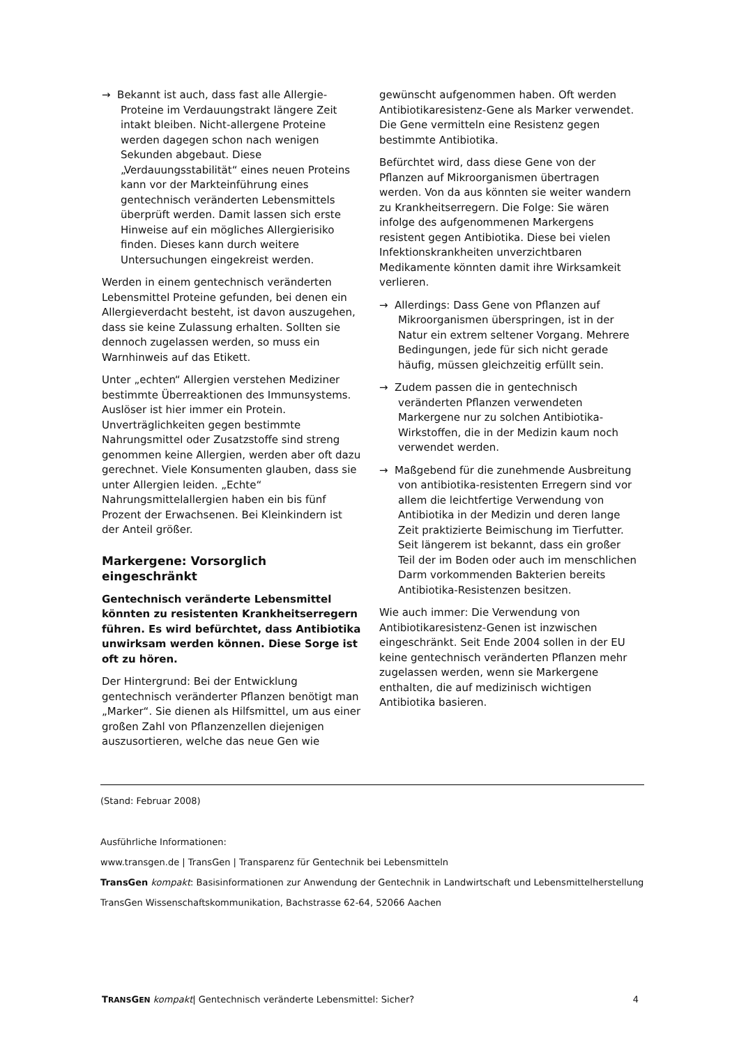→ Bekannt ist auch, dass fast alle Allergie-Proteine im Verdauungstrakt längere Zeit intakt bleiben. Nicht-allergene Proteine werden dagegen schon nach wenigen Sekunden abgebaut. Diese „Verdauungsstabilität“ eines neuen Proteins kann vor der Markteinführung eines gentechnisch veränderten Lebensmittels überprüft werden. Damit lassen sich erste Hinweise auf ein mögliches Allergierisiko finden. Dieses kann durch weitere Untersuchungen eingekreist werden.
Werden in einem gentechnisch veränderten Lebensmittel Proteine gefunden, bei denen ein Allergieverdacht besteht, ist davon auszugehen, dass sie keine Zulassung erhalten. Sollten sie dennoch zugelassen werden, so muss ein Warnhinweis auf das Etikett.
Unter „echten“ Allergien verstehen Mediziner bestimmte Überreaktionen des Immunsystems. Auslöser ist hier immer ein Protein. Unverträglichkeiten gegen bestimmte Nahrungsmittel oder Zusatzstoffe sind streng genommen keine Allergien, werden aber oft dazu gerechnet. Viele Konsumenten glauben, dass sie unter Allergien leiden. „Echte“ Nahrungsmittelallergien haben ein bis fünf Prozent der Erwachsenen. Bei Kleinkindern ist der Anteil größer.
Markergene: Vorsorglich eingeschränkt
Gentechnisch veränderte Lebensmittel könnten zu resistenten Krankheitserregern führen. Es wird befürchtet, dass Antibiotika unwirksam werden können. Diese Sorge ist oft zu hören.
Der Hintergrund: Bei der Entwicklung gentechnisch veränderter Pflanzen benötigt man „Marker“. Sie dienen als Hilfsmittel, um aus einer großen Zahl von Pflanzenzellen diejenigen auszusortieren, welche das neue Gen wie
gewünscht aufgenommen haben. Oft werden Antibiotikaresistenz-Gene als Marker verwendet. Die Gene vermitteln eine Resistenz gegen bestimmte Antibiotika.
Befürchtet wird, dass diese Gene von der Pflanzen auf Mikroorganismen übertragen werden. Von da aus könnten sie weiter wandern zu Krankheitserregern. Die Folge: Sie wären infolge des aufgenommenen Markergens resistent gegen Antibiotika. Diese bei vielen Infektionskrankheiten unverzichtbaren Medikamente könnten damit ihre Wirksamkeit verlieren.
→ Allerdings: Dass Gene von Pflanzen auf Mikroorganismen überspringen, ist in der Natur ein extrem seltener Vorgang. Mehrere Bedingungen, jede für sich nicht gerade häufig, müssen gleichzeitig erfüllt sein.
→ Zudem passen die in gentechnisch veränderten Pflanzen verwendeten Markergene nur zu solchen Antibiotika-Wirkstoffen, die in der Medizin kaum noch verwendet werden.
→ Maßgebend für die zunehmende Ausbreitung von antibiotika-resistenten Erregern sind vor allem die leichtfertige Verwendung von Antibiotika in der Medizin und deren lange Zeit praktizierte Beimischung im Tierfutter. Seit längerem ist bekannt, dass ein großer Teil der im Boden oder auch im menschlichen Darm vorkommenden Bakterien bereits Antibiotika-Resistenzen besitzen.
Wie auch immer: Die Verwendung von Antibiotikaresistenz-Genen ist inzwischen eingeschränkt. Seit Ende 2004 sollen in der EU keine gentechnisch veränderten Pflanzen mehr zugelassen werden, wenn sie Markergene enthalten, die auf medizinisch wichtigen Antibiotika basieren.
(Stand: Februar 2008)
Ausführliche Informationen:
www.transgen.de | TransGen | Transparenz für Gentechnik bei Lebensmitteln
TransGen kompakt: Basisinformationen zur Anwendung der Gentechnik in Landwirtschaft und Lebensmittelherstellung
TransGen Wissenschaftskommunikation, Bachstrasse 62-64, 52066 Aachen
TRANSGEN kompakt| Gentechnisch veränderte Lebensmittel: Sicher? 4